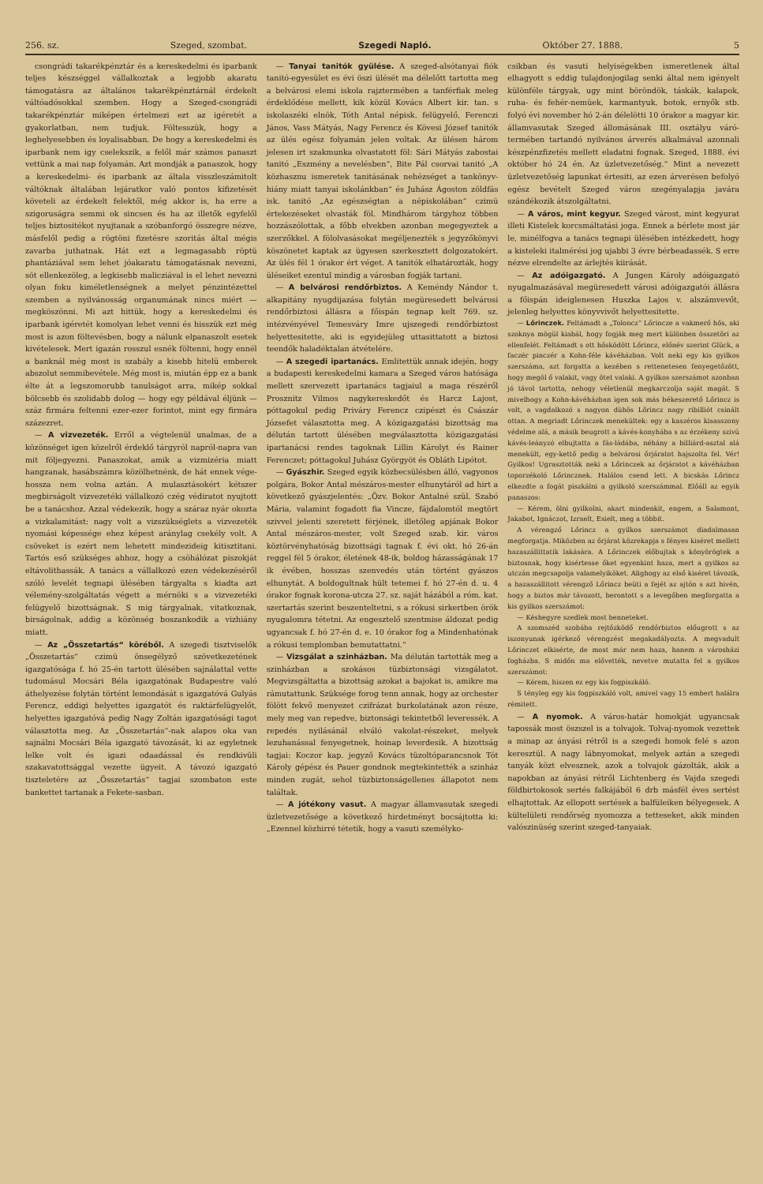256. sz. Szeged, szombat. Szegedi Napló. Október 27. 1888. 5
csongrádi takarékpénztár és a kereskedelmi és iparbank teljes készséggel vállalkoztak a legjobb akaratu támogatásra az általános takarékpénztárnál érdekelt váltóadósokkal szemben. Hogy a Szeged-csongrádi takarékpénztár miképen értelmezi ezt az igéretét a gyakorlatban, nem tudjuk. Föltesszük, hogy a leghelyesebben és loyalisabban. De hogy a kereskedelmi és iparbank nem igy cselekszik, a felől már számos panaszt vettünk a mai nap folyamán. Azt mondják a panaszok, hogy a kereskedelmi- és iparbank az általa visszleszámitolt váltóknak általában lejáratkor való pontos kifizetését követeli az érdekelt felektől, még akkor is, ha erre a szigoruságra semmi ok sincsen és ha az illetők egyfelől teljes biztositékot nyujtanak a szóbanforgó összegre nézve, másfelől pedig a rögtöni fizetésre szoritás által mégis zavarba juthatnak. Hát ezt a legmagasabb röptü phantáziával sem lehet jóakaratu támogatásnak nevezni, söt ellenkezöleg, a legkisebb malicziával is el lehet nevezni olyan foku kiméletlenségnek a melyet pénzintézettel szemben a nyilvánosság organumának nincs miért — megköszönni. Mi azt hittük, hogy a kereskedelmi és iparbank igéretét komolyan lehet venni és hisszük ezt még most is azon föltevésben, bogy a nálunk elpanaszolt esetek kivételesek. Mert igazán rosszul esnék föltenni, hogy ennél a banknál még most is szabály a kisebb hitelü emberek abszolut semmibevétele. Még most is, miután épp ez a bank élte át a legszomorubb tanulságot arra, mikép sokkal bölcsebb és szolidabb dolog — hogy egy példával éljünk — száz firmára feltenni ezer-ezer forintot, mint egy firmára százezret.
— A vizvezeték. Erről a végtelenül unalmas, de a közönséget igen közelről érdeklő tárgyról napról-napra van mit följegyezni. Panaszokat, amik a vizmizéria miatt hangzanak, hasábszámra közölhetnénk, de hát ennek vége-hossza nem volna aztán. A mulasztásokért kétszer megbirságolt vizvezetéki vállalkozó czég védiratot nyujtott be a tanácshoz. Azzal védekezik, hogy a száraz nyár okozta a vizkalamitást: nagy volt a vizszükséglets a vizvezeték nyomási képessége ehez képest aránylag csekély volt. A csöveket is ezért nem lehetett mindezideig kitisztitani. Tartós eső szükséges ahhoz, hogy a csöhálózat piszokját eltávolithassák. A tanács a vállalkozó ezen védekezéséről szóló levelét tegnapi ülésében tárgyalta s kiadta azt vélemény-szolgáltatás végett a mérnöki s a vizvezetéki felügyelő bizottságnak. S mig tárgyalnak, vitatkoznak, birságolnak, addig a közönség boszankodik a vizhiány miatt.
— Az „Összetartás“ köréből. A szegedi tisztviselők „Összetartás“ czimü önsegélyző szövetkezetének igazgatósága f. hó 25-én tartott ülésében sajnálattal vette tudomásul Mocsári Béla igazgatónak Budapestre való áthelyezése folytán történt lemondását s igazgatóvá Gulyás Ferencz, eddigi helyettes igazgatót és raktárfelügyelőt, helyettes igazgatóvá pedig Nagy Zoltán igazgatósági tagot választotta meg. Az „Összetartás“-nak alapos oka van sajnálni Mocsári Béla igazgató távozását, ki az egyletnek lelke volt és igazi odaadással és rendkivüli szakavatottsággal vezette ügyeit. A távozó igazgató tiszteletére az „Összetartás“ tagjai szombaton este bankettet tartanak a Fekete-sasban.
— Tanyai tanitók gyülése. A szeged-alsótanyai fiók tanitó-egyesület es évi öszi ülését ma délelőtt tartotta meg a belvárosi elemi iskola rajztermében a tanférfiak meleg érdeklődése mellett, kik közül Kovács Albert kir. tan. s iskolaszéki elnök, Tóth Antal népisk. felügyelő, Ferenczi János, Vass Mátyás, Nagy Ferencz és Kövesi József tanitók az ülés egész folyamán jelen voltak. Az ülésen három jelesen irt szakmunka olvastatott föl: Sári Mátyás zabostai tanitó „Eszmény a nevelésben“, Bite Pál csorvai tanitó „A közhasznu ismeretek tanitásának nehézséget a tankönyv-hiány miatt tanyai iskolánkban“ és Juhász Ágoston zöldfás isk. tanitó „Az egészségtan a népiskolában“ czimü értekezéseket olvasták föl. Mindhárom tárgyhoz többen hozzászólottak, a főbb elvekben azonban megegyeztek a szerzőkkel. A fölolvasásokat megéljenezték s jegyzőkönyvi köszönetet kaptak az ügyesen szerkesztett dolgozatokért. Az ülés fél 1 órakor ért véget. A tanitók elhatározták, hogy üléseiket ezentul mindig a városban fogják tartani.
— A belvárosi rendőrbiztos. A Keméndy Nándor t. alkapitány nyugdijazása folytán megüresedett belvárosi rendőrbiztosi állásra a főispán tegnap kelt 769. sz. intézvényével Temesváry Imre ujszegedi rendőrbiztost helyettesitette, aki is egyidejüleg uttasittatott a biztosi teendők haladéktalan átvételére.
— A szegedi ipartanács. Emlitettük annak idején, hogy a budapesti kereskedelmi kamara a Szeged város hatósága mellett szervezett ipartanács tagjaiul a maga részéről Prosznitz Vilmos nagykereskedőt és Harcz Lajost, póttagokul pedig Priváry Ferencz czipészt és Császár Józsefet választotta meg. A közigazgatási bizottság ma délután tartott ülésében megválasztotta közigazgatási ipartanácsi rendes tagoknak Lillin Károlyt és Rainer Ferenczet; póttagokul Juhász Györgyöt és Obláth Lipótot.
— Gyászhir. Szeged egyik közbecsülésben álló, vagyonos polgára, Bokor Antal mészáros-mester elhunytáról ad hirt a következő gyászjelentés: „Özv. Bokor Antalné szül. Szabó Mária, valamint fogadott fia Vincze, fájdalomtól megtört szivvel jelenti szeretett férjének, illetőleg apjának Bokor Antal mészáros-mester, volt Szeged szab. kir. város köztörvényhatóság bizottsági tagnak f. évi okt. hó 26-án reggel fél 5 órakor, életének 48-ik, boldog házasságának 17 ik évében, hosszas szenvedés után történt gyászos elhunytát. A boldogultnak hült tetemei f. hó 27-én d. u. 4 órakor fognak korona-utcza 27. sz. saját házából a róm. kat. szertartás szerint beszenteltetni, s a rókusi sirkertben örök nyugalomra tétetni. Az engesztelő szentmise áldozat pedig ugyancsak f. hó 27-én d. e. 10 órakor fog a Mindenhatónak a rókusi templomban bemutattatni.“
— Vizsgálat a szinházban. Ma délután tartották meg a szinházban a szokásos tüzbiztonsági vizsgálatot. Megvizsgáltatta a bizottság azokat a bajokat is, amikre ma rámutattunk. Szüksége forog tenn annak, hogy az orchester fölött fekvő menyezet czifrázat burkolatának azon része, mely meg van repedve, biztonsági tekintetből leveressék. A repedés nyilásánál elváló vakolat-részeket, melyek lezuhanással fenyegetnek, hoinap leverdesik. A bizottság tagjai: Koczor kap. jegyző Kovács tüzoltóparancsnok Tót Károly gépész és Pauer gondnok megtekintették a szinház minden zugát, sehol tüzbiztonságellenes állapotot nem találtak.
— A jótékony vasut. A magyar államvasutak szegedi üzletvezetősége a következő hirdetményt bocsájtotta ki: „Ezennel közhirré tétetik, hogy a vasuti személyko-
csikban és vasuti helyiségekben ismeretlenek által elhagyott s eddig tulajdonjogilag senki által nem igényelt különféle tárgyak, ugy mint böröndök, táskák, kalapok, ruha- és fehér-nemüek, karmantyuk, botok, ernyők stb. folyó évi november hó 2-án délelötti 10 órakor a magyar kir. államvasutak Szeged állomásának III. osztályu váró-termében tartandó nyilvános árverés alkalmával azonnali készpénzfizetés mellett eladatni fognak. Szeged, 1888. évi október hó 24 én. Az üzletvezetőség.“ Mint a nevezett üzletvezetőség lapunkat értesiti, az ezen árverésen befolyó egész bevételt Szeged város szegényalapja javára szándékozik átszolgáltatni.
— A város, mint kegyur. Szeged várost, mint kegyurat illeti Kistelek korcsmáltatási joga. Ennek a bérlete most jár le, minélfogva a tanács tegnapi ülésében intézkedett, hogy a kisteleki italmérési jog ujabbi 3 évre bérbeadassék. S erre nézve elrendelte az árlejtés kiirását.
— Az adóigazgató. A Jungen Károly adóigazgató nyugalmazásával megüresedett városi adóigazgatói állásra a főispán ideiglenesen Huszka Lajos v. alszámvevőt, jelenleg helyettes könyvvivőt helyettesitette.
— Lőrinczek. Feltámadt a „Toloncz“ Lőrincze a vakmerő hős, aki szoknya mögül kiabál, hogy fogják meg mert különben összetöri az ellenfelét. Feltámadt s ott hősködött Lőrincz, előnév szerint Glück, a faczér pinczér a Kohn-féle kávéházban. Volt neki egy kis gyilkos szerszáma, azt forgatta a kezében s rettenetesen fenyegetőzött, hogy megöl ő valakit, vagy ötet valaki. A gyilkos szerszámot azonban jó távol tartotta, nehogy véletlenül megkarczolja saját magát. S mivelhogy a Kohn-kávéházban igen sok más békeszerető Lőrincz is volt, a vagdalkozó s nagyon dühös Lőrincz nagy ribilliót csinált ottan. A megriadt Lőrinczek menekültek: egy a kaszéros kisasszony védelme alá, a másik beugrott a kávés-konyhába s az érzékeny szivü kávés-leányzó elbujtatta a fás-ládába, néhány a billiárd-asztal alá menekült, egy-kettő pedig a belvárosi őrjáratot hajszolta fel. Vér! Gyilkos! Ugrasztották neki a Lőrinczek az őrjáratot a kávéházban toporzékoló Lőrincznek. Halálos csend lett. A bicskás Lőrincz elkezdte a fogát piszkálni a gyilkoló szerszámmal. Előáll az egyik panaszos:
— Kérem, ölni gyilkolni, akart mindenkit, engem, a Salamont, Jakabot, Ignáczot, Izraelt, Esielt, meg a többit.
A vérengző Lőrincz a gyilkos szerszámot diadalmasan megforgatja. Miközben az őrjárat közrekapja s fényes kiséret mellett hazaszállittatik lakására. A Lőrinczek előbujtak s könyörögtek a biztosnak, hogy kisértesse őket egyenkint haza, mert a gyilkos az utczán megcsapolja valamelyiköket. Alighogy az első kiséret távozik, a hazaszállitott vérengző Lőrincz beüti a fejét az ajtón s azt hivén, hogy a biztos már távozott, berontott s a levegőben megforgatta a kis gyilkos szerszámot:
— Késhegyre szedlek most benneteket.
A szomszéd szobába rejtőzködő rendőrbiztos előugrott s az iszonyunak igérkező vérengzést megakadályozta. A megvadult Lőrinczet elkisérte, de most már nem haza, hanem a városházi fogházba. S midőn ma elővették, nevetve mutatta fel a gyilkos szerszámot:
— Kérem, hiszen ez egy kis fogpiszkáló.
S tényleg egy kis fogpiszkáló volt, amivel vagy 15 embert halálra rémitett.
— A nyomok. A város-határ homokját ugyancsak tapossák most öszszel is a tolvajok. Tolvaj-nyomok vezettek a minap az ányási rétről is a szegedi homok felé s azon keresztül. A nagy lábnyomokat, melyek aztán a szegedi tanyák közt elvesznek, azok a tolvajok gázolták, akik a napokban az ányási rétről Lichtenberg és Vajda szegedi földbirtokosok sertés falkájából 6 drb másfél éves sertést elhajtottak. Az ellopott sertések a balfüleiken bélyegesek. A kültelületi rendőrség nyomozza a tetteseket, akik minden valószinüség szerint szeged-tanyaiak.